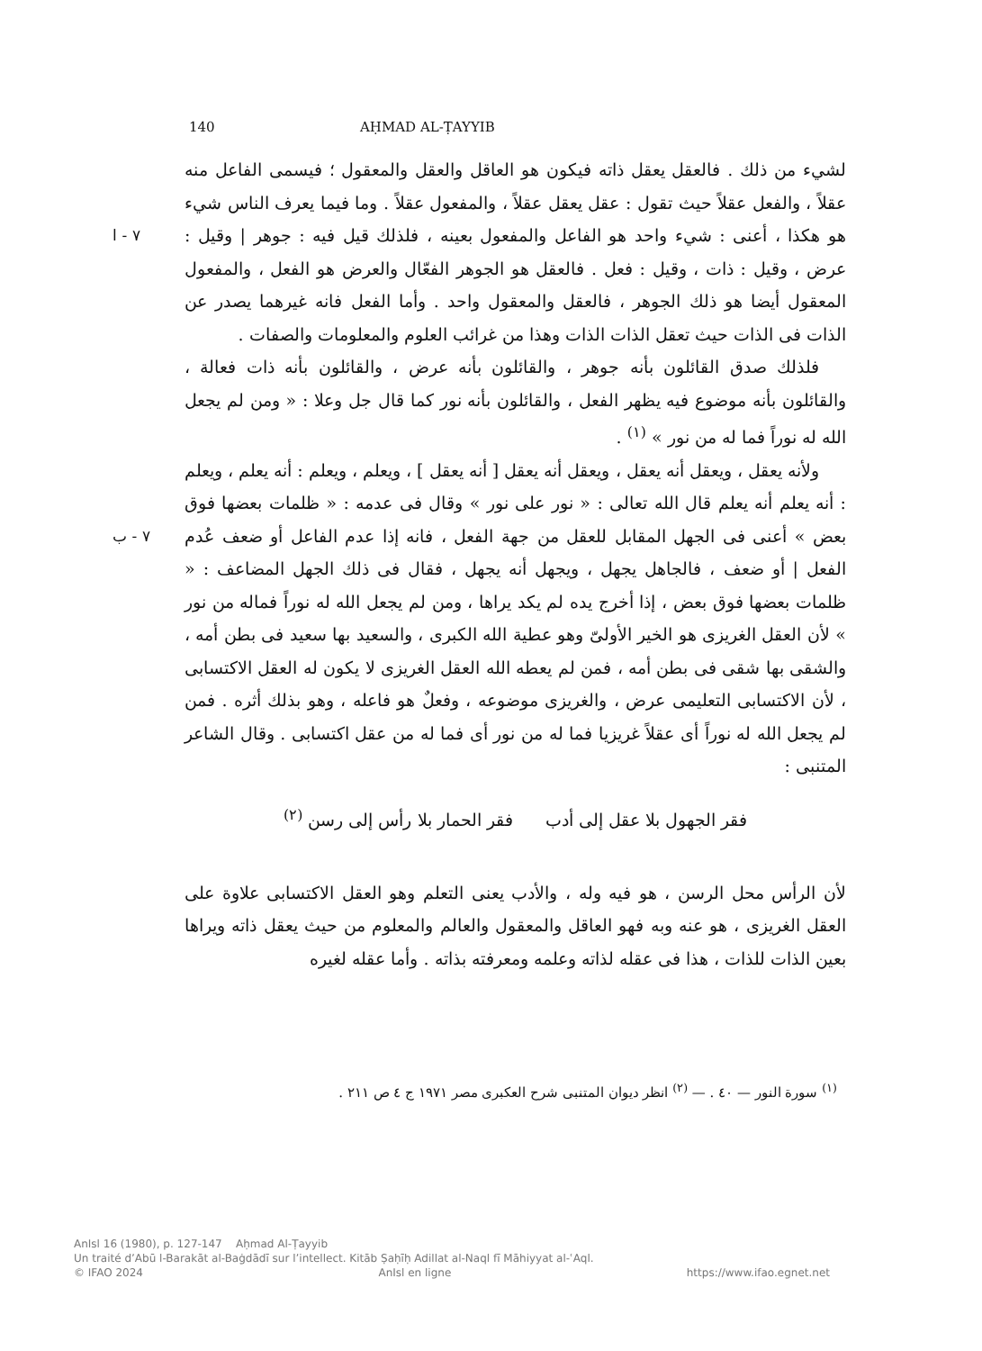140 AḤMAD AL-ṬAYYIB
لشيء من ذلك . فالعقل يعقل ذاته فيكون هو العاقل والعقل والمعقول ؛ فيسمى الفاعل منه عقلاً ، والفعل عقلاً حيث تقول : عقل يعقل عقلاً ، والمفعول عقلاً . وما فيما يعرف الناس شيء هو هكذا ، أعنى : شيء واحد هو الفاعل والمفعول بعينه ، فلذلك قيل فيه : ٧ - ا جوهر | وقيل : عرض ، وقيل : ذات ، وقيل : فعل . فالعقل هو الجوهر الفعّال والعرض هو الفعل ، والمفعول المعقول أيضا هو ذلك الجوهر ، فالعقل والمعقول واحد . وأما الفعل فانه غيرهما يصدر عن الذات فى الذات حيث تعقل الذات الذات وهذا من غرائب العلوم والمعلومات والصفات .
فلذلك صدق القائلون بأنه جوهر ، والقائلون بأنه عرض ، والقائلون بأنه ذات فعالة ، والقائلون بأنه موضوع فيه يظهر الفعل ، والقائلون بأنه نور كما قال جل وعلا : « ومن لم يجعل الله له نوراً فما له من نور » <sup>(١)</sup> .
ولأنه يعقل ، ويعقل أنه يعقل ، ويعقل أنه يعقل [ أنه يعقل ] ، ويعلم ، ويعلم : أنه يعلم ، ويعلم : أنه يعلم أنه يعلم قال الله تعالى : « نور على نور » وقال فى عدمه : « ظلمات بعضها فوق بعض » أعنى فى الجهل المقابل للعقل من جهة الفعل ، فانه إذا عدم الفاعل ٧ - ب أو ضعف عُدم الفعل | أو ضعف ، فالجاهل يجهل ، ويجهل أنه يجهل ، فقال فى ذلك الجهل المضاعف : « ظلمات بعضها فوق بعض ، إذا أخرج يده لم يكد يراها ، ومن لم يجعل الله له نوراً فماله من نور » لأن العقل الغريزى هو الخير الأولىّ وهو عطية الله الكبرى ، والسعيد بها سعيد فى بطن أمه ، والشقى بها شقى فى بطن أمه ، فمن لم يعطه الله العقل الغريزى لا يكون له العقل الاكتسابى ، لأن الاكتسابى التعليمى عرض ، والغريزى موضوعه ، وفعلٌ هو فاعله ، وهو بذلك أثره . فمن لم يجعل الله له نوراً أى عقلاً غريزيا فما له من نور أى فما له من عقل اكتسابى . وقال الشاعر المتنبى :
فقر الجهول بلا عقل إلى أدب فقر الحمار بلا رأس إلى رسن <sup>(٢)</sup>
لأن الرأس محل الرسن ، هو فيه وله ، والأدب يعنى التعلم وهو العقل الاكتسابى علاوة على العقل الغريزى ، هو عنه وبه فهو العاقل والمعقول والعالم والمعلوم من حيث يعقل ذاته ويراها بعين الذات للذات ، هذا فى عقله لذاته وعلمه ومعرفته بذاته . وأما عقله لغيره
<sup>(١)</sup> سورة النور — ٤٠ . — <sup>(٢)</sup> انظر ديوان المتنبى شرح العكبرى مصر ١٩٧١ ج ٤ ص ٢١١ .
AnIsl 16 (1980), p. 127-147 Aḥmad Al-Ṭayyib
Un traité d’Abū l-Barakāt al-Baġdādī sur l’intellect. Kitāb Ṣaḥīḥ Adillat al-Naql fī Māhiyyat al-ʿAql.
© IFAO 2024 AnIsl en ligne https://www.ifao.egnet.net